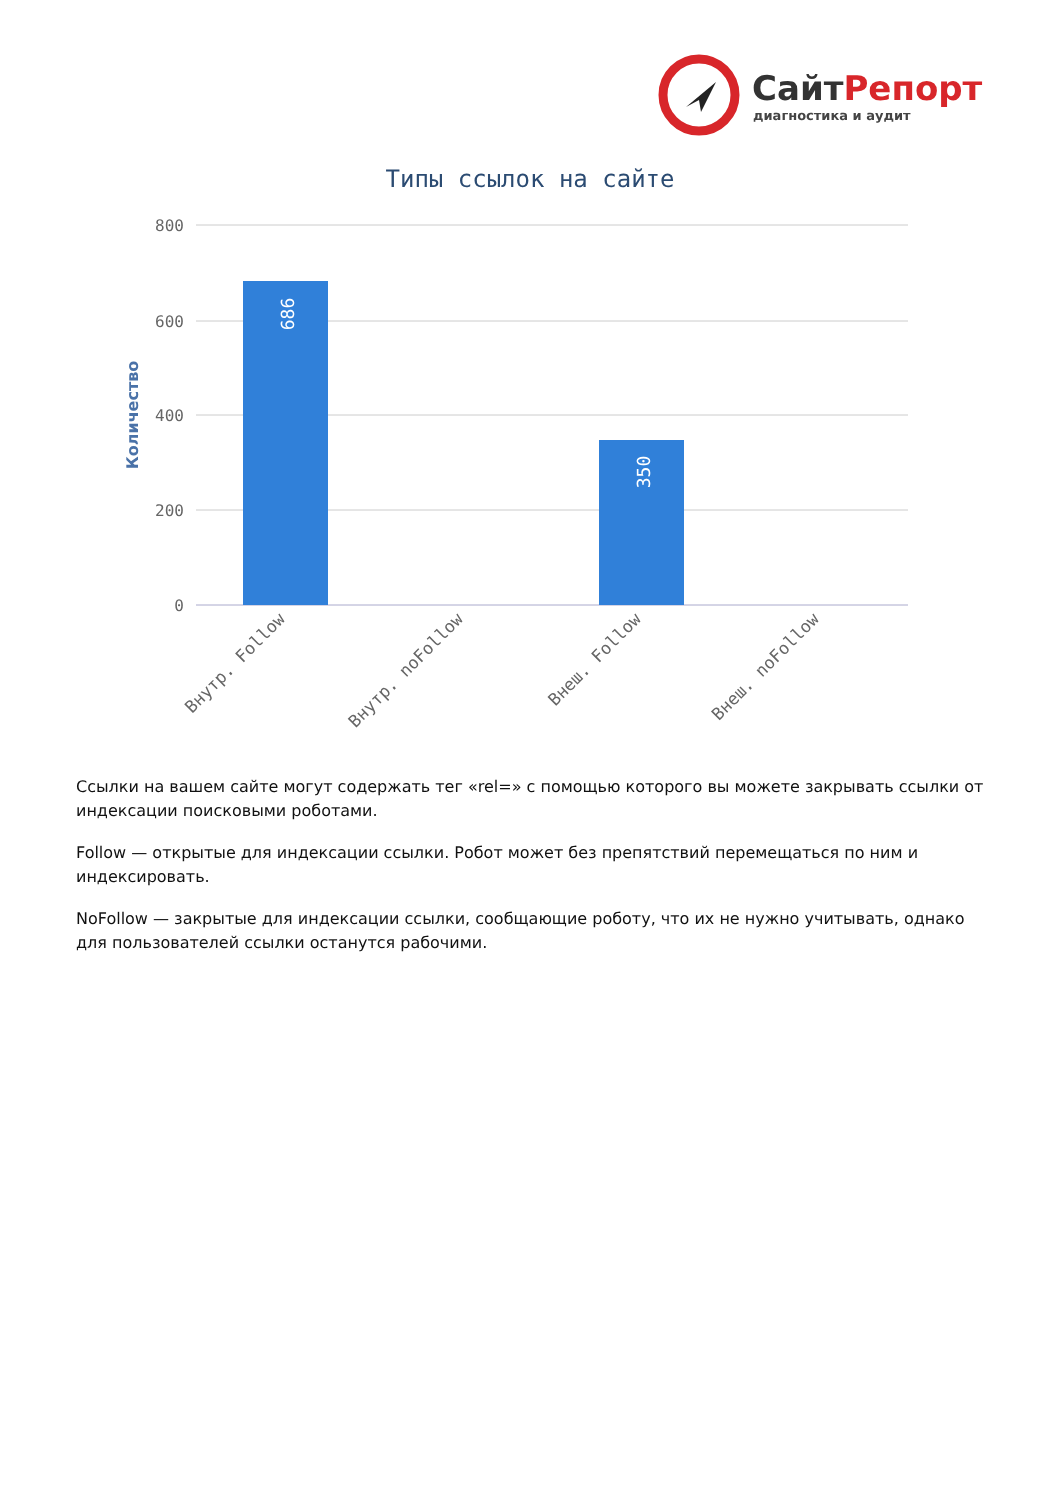СайтРепорт
диагностика и аудит
Типы ссылок на сайте
800
600
400
200
0
Количество
686
350
Внутр. Follow
Внутр. noFollow
Внеш. Follow
Внеш. noFollow
Ссылки на вашем сайте могут содержать тег «rel=» с помощью которого вы можете закрывать ссылки от индексации поисковыми роботами.
Follow — открытые для индексации ссылки. Робот может без препятствий перемещаться по ним и индексировать.
NoFollow — закрытые для индексации ссылки, сообщающие роботу, что их не нужно учитывать, однако для пользователей ссылки останутся рабочими.